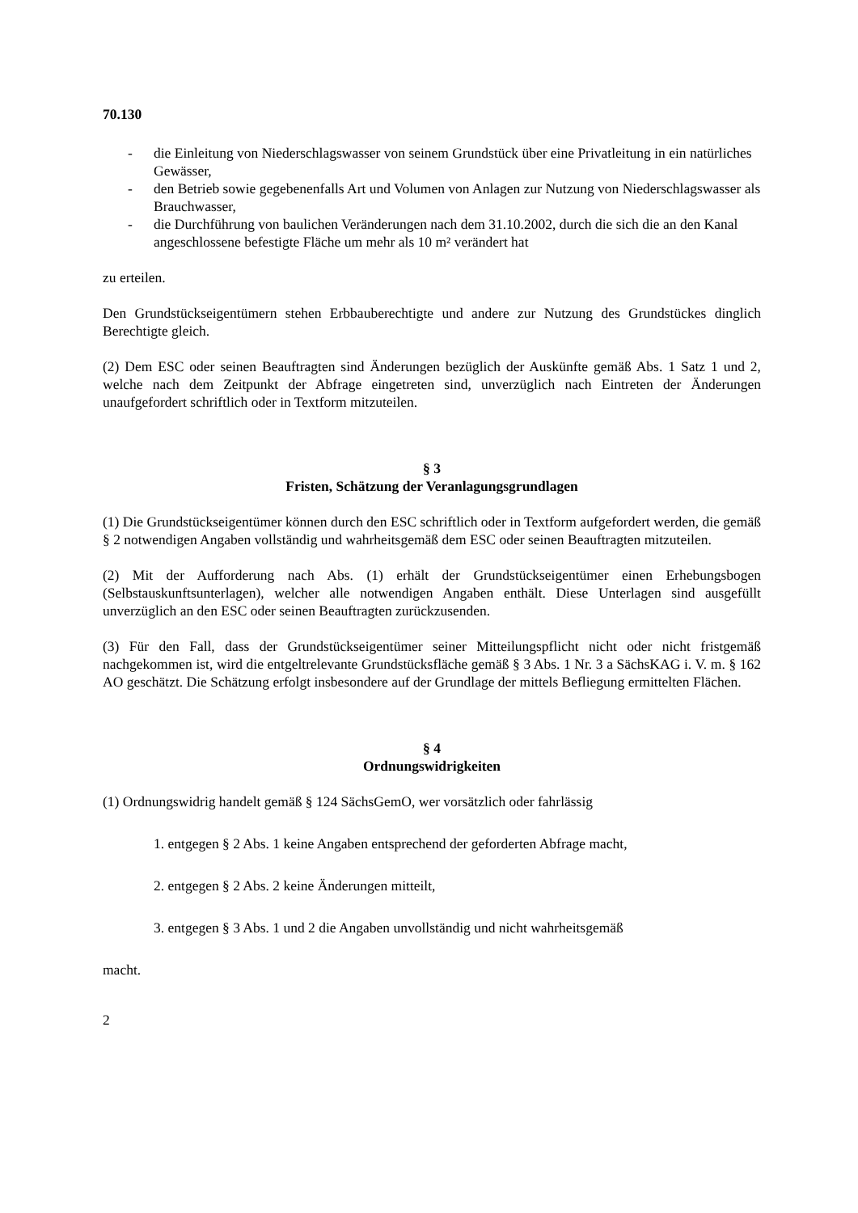70.130
- die Einleitung von Niederschlagswasser von seinem Grundstück über eine Privatleitung in ein natürliches Gewässer,
- den Betrieb sowie gegebenenfalls Art und Volumen von Anlagen zur Nutzung von Niederschlagswasser als Brauchwasser,
- die Durchführung von baulichen Veränderungen nach dem 31.10.2002, durch die sich die an den Kanal angeschlossene befestigte Fläche um mehr als 10 m² verändert hat
zu erteilen.
Den Grundstückseigentümern stehen Erbbauberechtigte und andere zur Nutzung des Grundstückes dinglich Berechtigte gleich.
(2) Dem ESC oder seinen Beauftragten sind Änderungen bezüglich der Auskünfte gemäß Abs. 1 Satz 1 und 2, welche nach dem Zeitpunkt der Abfrage eingetreten sind, unverzüglich nach Eintreten der Änderungen unaufgefordert schriftlich oder in Textform mitzuteilen.
§ 3
Fristen, Schätzung der Veranlagungsgrundlagen
(1) Die Grundstückseigentümer können durch den ESC schriftlich oder in Textform aufgefordert werden, die gemäß § 2 notwendigen Angaben vollständig und wahrheitsgemäß dem ESC oder seinen Beauftragten mitzuteilen.
(2) Mit der Aufforderung nach Abs. (1) erhält der Grundstückseigentümer einen Erhebungsbogen (Selbstauskunftsunterlagen), welcher alle notwendigen Angaben enthält. Diese Unterlagen sind ausgefüllt unverzüglich an den ESC oder seinen Beauftragten zurückzusenden.
(3) Für den Fall, dass der Grundstückseigentümer seiner Mitteilungspflicht nicht oder nicht fristgemäß nachgekommen ist, wird die entgeltrelevante Grundstücksfläche gemäß § 3 Abs. 1 Nr. 3 a SächsKAG i. V. m. § 162 AO geschätzt. Die Schätzung erfolgt insbesondere auf der Grundlage der mittels Befliegung ermittelten Flächen.
§ 4
Ordnungswidrigkeiten
(1) Ordnungswidrig handelt gemäß § 124 SächsGemO, wer vorsätzlich oder fahrlässig
1. entgegen § 2 Abs. 1 keine Angaben entsprechend der geforderten Abfrage macht,
2. entgegen § 2 Abs. 2 keine Änderungen mitteilt,
3. entgegen § 3 Abs. 1 und 2 die Angaben unvollständig und nicht wahrheitsgemäß
macht.
2